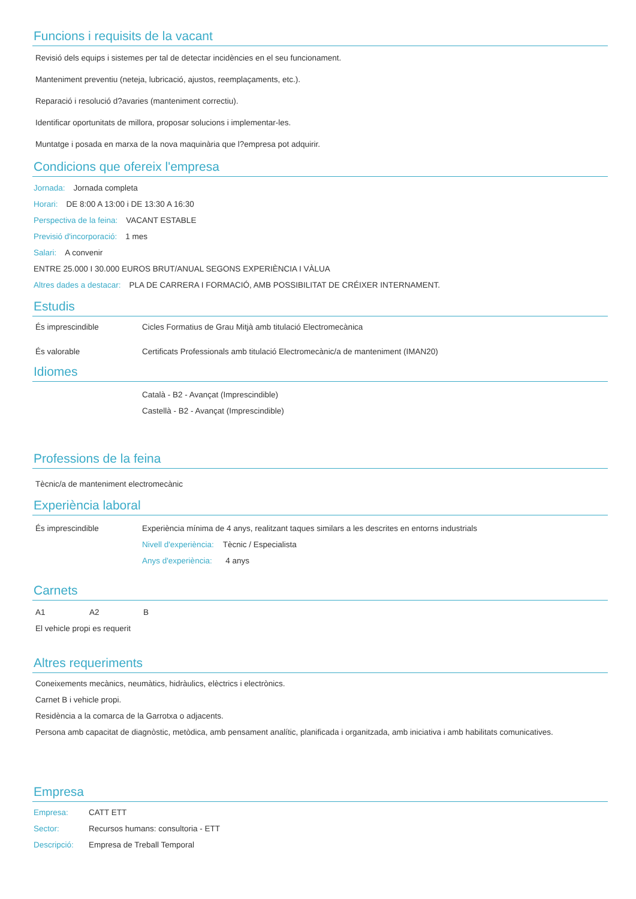Funcions i requisits de la vacant
Revisió dels equips i sistemes per tal de detectar incidències en el seu funcionament.
Manteniment preventiu (neteja, lubricació, ajustos, reemplaçaments, etc.).
Reparació i resolució d?avaries (manteniment correctiu).
Identificar oportunitats de millora, proposar solucions i implementar-les.
Muntatge i posada en marxa de la nova maquinària que l?empresa pot adquirir.
Condicions que ofereix l'empresa
Jornada: Jornada completa
Horari: DE 8:00 A 13:00 i DE 13:30 A 16:30
Perspectiva de la feina: VACANT ESTABLE
Previsió d'incorporació: 1 mes
Salari: A convenir
ENTRE 25.000 I 30.000 EUROS BRUT/ANUAL SEGONS EXPERIÈNCIA I VÀLUA
Altres dades a destacar: PLA DE CARRERA I FORMACIÓ, AMB POSSIBILITAT DE CRÉIXER INTERNAMENT.
Estudis
És imprescindible Cicles Formatius de Grau Mitjà amb titulació Electromecànica
És valorable Certificats Professionals amb titulació Electromecànic/a de manteniment (IMAN20)
Idiomes
Català - B2 - Avançat (Imprescindible)
Castellà - B2 - Avançat (Imprescindible)
Professions de la feina
Tècnic/a de manteniment electromecànic
Experiència laboral
És imprescindible Experiència mínima de 4 anys, realitzant taques similars a les descrites en entorns industrials
Nivell d'experiència: Tècnic / Especialista
Anys d'experiència: 4 anys
Carnets
A1 A2 B
El vehicle propi es requerit
Altres requeriments
Coneixements mecànics, neumàtics, hidràulics, elèctrics i electrònics.
Carnet B i vehicle propi.
Residència a la comarca de la Garrotxa o adjacents.
Persona amb capacitat de diagnòstic, metòdica, amb pensament analític, planificada i organitzada, amb iniciativa i amb habilitats comunicatives.
Empresa
Empresa: CATT ETT
Sector: Recursos humans: consultoria - ETT
Descripció: Empresa de Treball Temporal